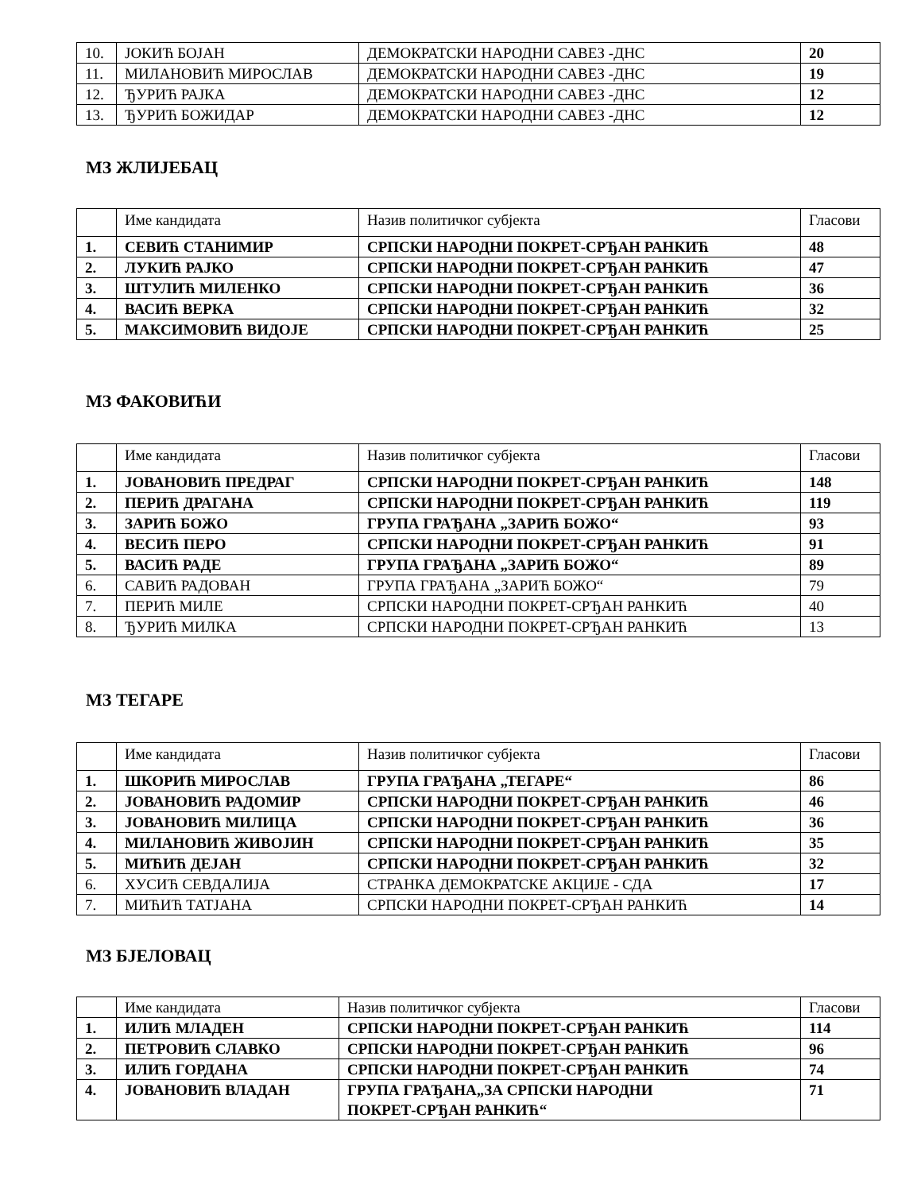| 10. | ЈОКИЋ БОЈАН | ДЕМОКРАТСКИ НАРОДНИ САВЕЗ -ДНС | 20 |
| 11. | МИЛАНОВИЋ МИРОСЛАВ | ДЕМОКРАТСКИ НАРОДНИ САВЕЗ -ДНС | 19 |
| 12. | ЂУРИЋ РАЈКА | ДЕМОКРАТСКИ НАРОДНИ САВЕЗ -ДНС | 12 |
| 13. | ЂУРИЋ БОЖИДАР | ДЕМОКРАТСКИ НАРОДНИ САВЕЗ -ДНС | 12 |
МЗ ЖЛИЈЕБАЦ
| | Име кандидата | Назив политичког субјекта | Гласови |
| 1. | СЕВИЋ СТАНИМИР | СРПСКИ НАРОДНИ ПОКРЕТ-СРЂАН РАНКИЋ | 48 |
| 2. | ЛУКИЋ РАЈКО | СРПСКИ НАРОДНИ ПОКРЕТ-СРЂАН РАНКИЋ | 47 |
| 3. | ШТУЛИЋ МИЛЕНКО | СРПСКИ НАРОДНИ ПОКРЕТ-СРЂАН РАНКИЋ | 36 |
| 4. | ВАСИЋ ВЕРКА | СРПСКИ НАРОДНИ ПОКРЕТ-СРЂАН РАНКИЋ | 32 |
| 5. | МАКСИМОВИЋ ВИДОЈЕ | СРПСКИ НАРОДНИ ПОКРЕТ-СРЂАН РАНКИЋ | 25 |
МЗ ФАКОВИЋИ
| | Име кандидата | Назив политичког субјекта | Гласови |
| 1. | ЈОВАНОВИЋ ПРЕДРАГ | СРПСКИ НАРОДНИ ПОКРЕТ-СРЂАН РАНКИЋ | 148 |
| 2. | ПЕРИЋ ДРАГАНА | СРПСКИ НАРОДНИ ПОКРЕТ-СРЂАН РАНКИЋ | 119 |
| 3. | ЗАРИЋ БОЖО | ГРУПА ГРАЂАНА „ЗАРИЋ БОЖО“ | 93 |
| 4. | ВЕСИЋ ПЕРО | СРПСКИ НАРОДНИ ПОКРЕТ-СРЂАН РАНКИЋ | 91 |
| 5. | ВАСИЋ РАДЕ | ГРУПА ГРАЂАНА „ЗАРИЋ БОЖО“ | 89 |
| 6. | САВИЋ РАДОВАН | ГРУПА ГРАЂАНА „ЗАРИЋ БОЖО“ | 79 |
| 7. | ПЕРИЋ МИЛЕ | СРПСКИ НАРОДНИ ПОКРЕТ-СРЂАН РАНКИЋ | 40 |
| 8. | ЂУРИЋ МИЛКА | СРПСКИ НАРОДНИ ПОКРЕТ-СРЂАН РАНКИЋ | 13 |
МЗ ТЕГАРЕ
| | Име кандидата | Назив политичког субјекта | Гласови |
| 1. | ШКОРИЋ МИРОСЛАВ | ГРУПА ГРАЂАНА „ТЕГАРЕ“ | 86 |
| 2. | ЈОВАНОВИЋ РАДОМИР | СРПСКИ НАРОДНИ ПОКРЕТ-СРЂАН РАНКИЋ | 46 |
| 3. | ЈОВАНОВИЋ МИЛИЦА | СРПСКИ НАРОДНИ ПОКРЕТ-СРЂАН РАНКИЋ | 36 |
| 4. | МИЛАНОВИЋ ЖИВОЈИН | СРПСКИ НАРОДНИ ПОКРЕТ-СРЂАН РАНКИЋ | 35 |
| 5. | МИЋИЋ ДЕЈАН | СРПСКИ НАРОДНИ ПОКРЕТ-СРЂАН РАНКИЋ | 32 |
| 6. | ХУСИЋ СЕВДАЛИЈА | СТРАНКА ДЕМОКРАТСКЕ АКЦИЈЕ - СДА | 17 |
| 7. | МИЋИЋ ТАТЈАНА | СРПСКИ НАРОДНИ ПОКРЕТ-СРЂАН РАНКИЋ | 14 |
МЗ БЈЕЛОВАЦ
| | Име кандидата | Назив политичког субјекта | Гласови |
| 1. | ИЛИЋ МЛАДЕН | СРПСКИ НАРОДНИ ПОКРЕТ-СРЂАН РАНКИЋ | 114 |
| 2. | ПЕТРОВИЋ СЛАВКО | СРПСКИ НАРОДНИ ПОКРЕТ-СРЂАН РАНКИЋ | 96 |
| 3. | ИЛИЋ ГОРДАНА | СРПСКИ НАРОДНИ ПОКРЕТ-СРЂАН РАНКИЋ | 74 |
| 4. | ЈОВАНОВИЋ ВЛАДАН | ГРУПА ГРАЂАНА„ЗА СРПСКИ НАРОДНИ ПОКРЕТ-СРЂАН РАНКИЋ“ | 71 |